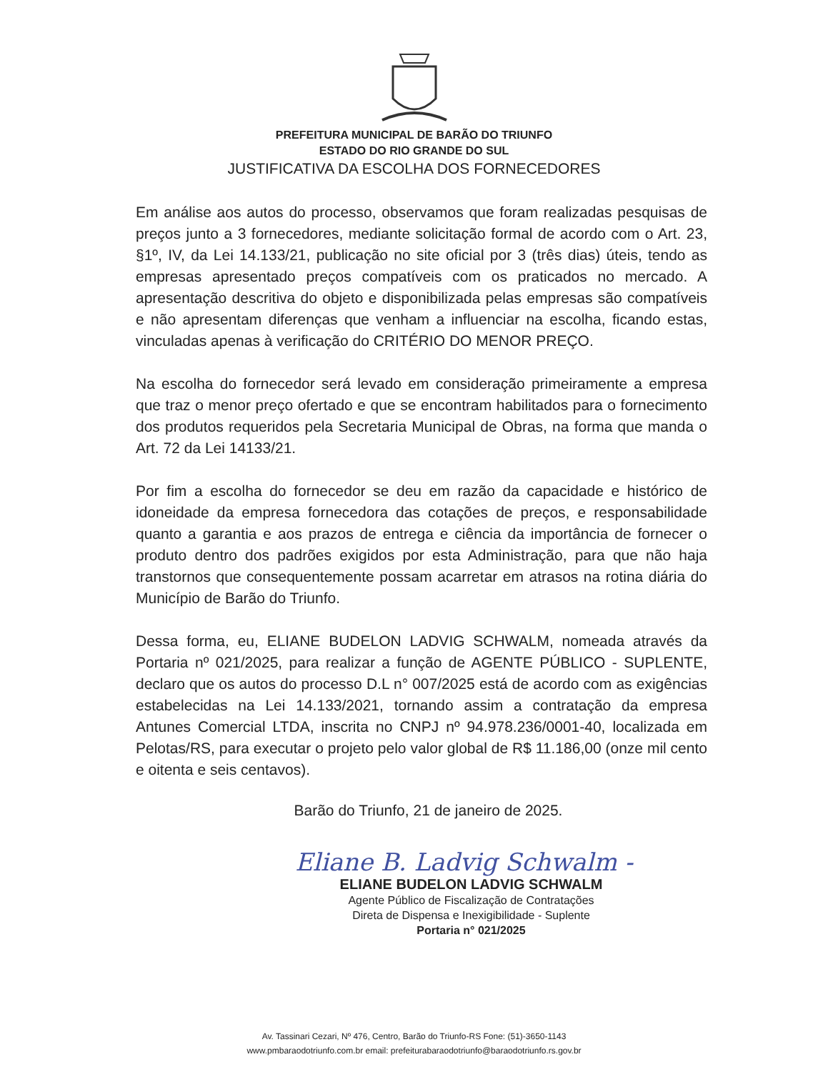PREFEITURA MUNICIPAL DE BARÃO DO TRIUNFO
ESTADO DO RIO GRANDE DO SUL
JUSTIFICATIVA DA ESCOLHA DOS FORNECEDORES
Em análise aos autos do processo, observamos que foram realizadas pesquisas de preços junto a 3 fornecedores, mediante solicitação formal de acordo com o Art. 23, §1º, IV, da Lei 14.133/21, publicação no site oficial por 3 (três dias) úteis, tendo as empresas apresentado preços compatíveis com os praticados no mercado. A apresentação descritiva do objeto e disponibilizada pelas empresas são compatíveis e não apresentam diferenças que venham a influenciar na escolha, ficando estas, vinculadas apenas à verificação do CRITÉRIO DO MENOR PREÇO.
Na escolha do fornecedor será levado em consideração primeiramente a empresa que traz o menor preço ofertado e que se encontram habilitados para o fornecimento dos produtos requeridos pela Secretaria Municipal de Obras, na forma que manda o Art. 72 da Lei 14133/21.
Por fim a escolha do fornecedor se deu em razão da capacidade e histórico de idoneidade da empresa fornecedora das cotações de preços, e responsabilidade quanto a garantia e aos prazos de entrega e ciência da importância de fornecer o produto dentro dos padrões exigidos por esta Administração, para que não haja transtornos que consequentemente possam acarretar em atrasos na rotina diária do Município de Barão do Triunfo.
Dessa forma, eu, ELIANE BUDELON LADVIG SCHWALM, nomeada através da Portaria nº 021/2025, para realizar a função de AGENTE PÚBLICO - SUPLENTE, declaro que os autos do processo D.L n° 007/2025 está de acordo com as exigências estabelecidas na Lei 14.133/2021, tornando assim a contratação da empresa Antunes Comercial LTDA, inscrita no CNPJ nº 94.978.236/0001-40, localizada em Pelotas/RS, para executar o projeto pelo valor global de R$ 11.186,00 (onze mil cento e oitenta e seis centavos).
Barão do Triunfo, 21 de janeiro de 2025.
Eliane B. Ladvig Schwalm -
ELIANE BUDELON LADVIG SCHWALM
Agente Público de Fiscalização de Contratações
Direta de Dispensa e Inexigibilidade - Suplente
Portaria n° 021/2025
Av. Tassinari Cezari, Nº 476, Centro, Barão do Triunfo-RS Fone: (51)-3650-1143
www.pmbaraodotriunfo.com.br email: prefeiturabaraodotriunfo@baraodotriunfo.rs.gov.br